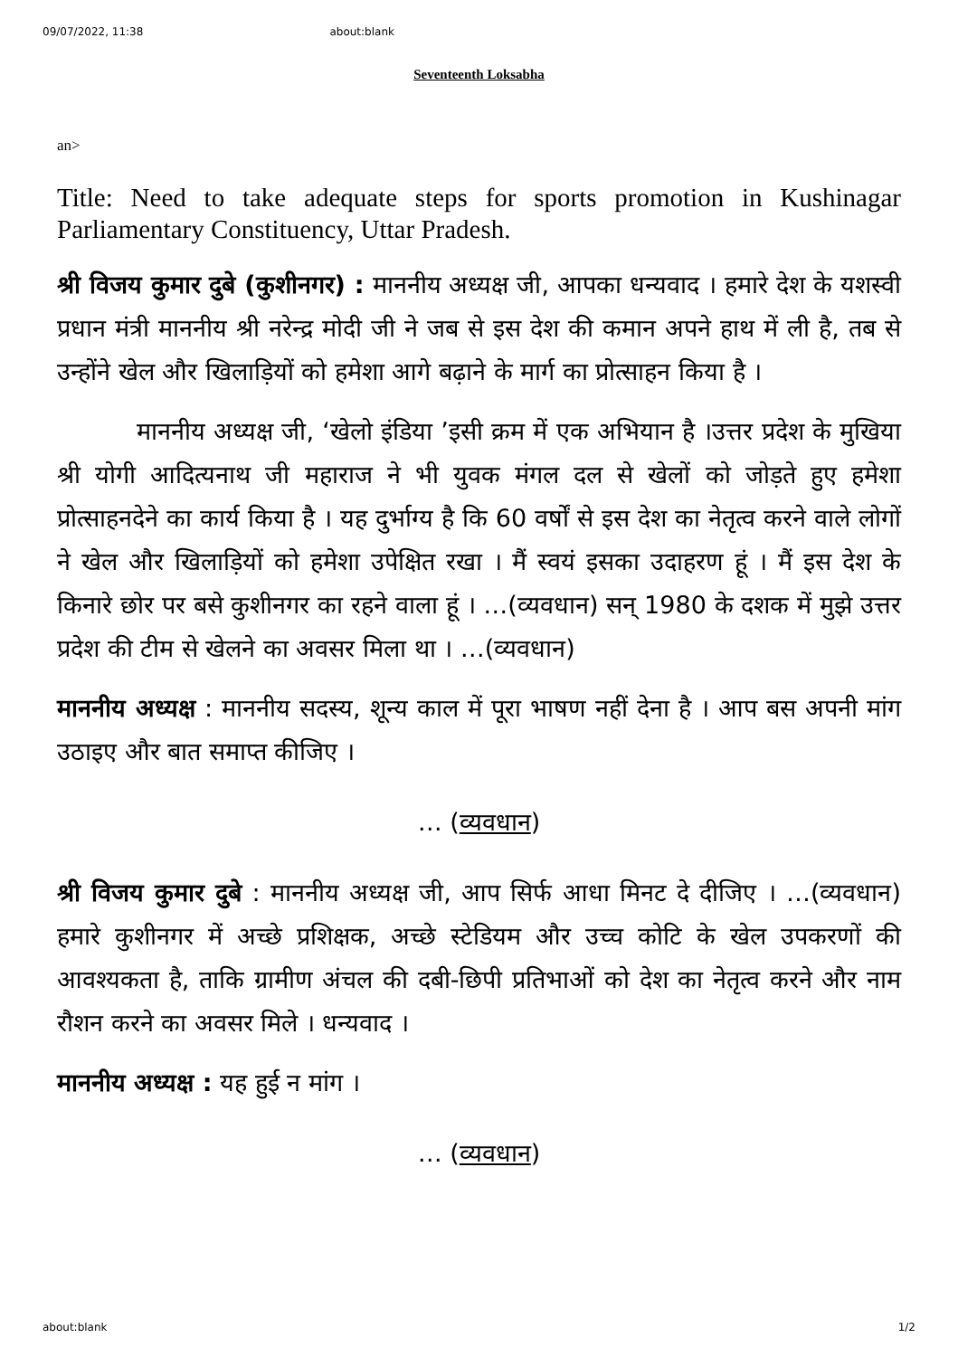09/07/2022, 11:38 about:blank
Seventeenth Loksabha
an>
Title: Need to take adequate steps for sports promotion in Kushinagar Parliamentary Constituency, Uttar Pradesh.
श्री विजय कुमार दुबे (कुशीनगर) : माननीय अध्यक्ष जी, आपका धन्यवाद । हमारे देश के यशस्वी प्रधान मंत्री माननीय श्री नरेन्द्र मोदी जी ने जब से इस देश की कमान अपने हाथ में ली है, तब से उन्होंने खेल और खिलाड़ियों को हमेशा आगे बढ़ाने के मार्ग का प्रोत्साहन किया है ।
माननीय अध्यक्ष जी, ‘खेलो इंडिया ’इसी क्रम में एक अभियान है ।उत्तर प्रदेश के मुखिया श्री योगी आदित्यनाथ जी महाराज ने भी युवक मंगल दल से खेलों को जोड़ते हुए हमेशा प्रोत्साहनदेने का कार्य किया है । यह दुर्भाग्य है कि 60 वर्षों से इस देश का नेतृत्व करने वाले लोगों ने खेल और खिलाड़ियों को हमेशा उपेक्षित रखा । मैं स्वयं इसका उदाहरण हूं । मैं इस देश के किनारे छोर पर बसे कुशीनगर का रहने वाला हूं । …(व्यवधान) सन् 1980 के दशक में मुझे उत्तर प्रदेश की टीम से खेलने का अवसर मिला था । …(व्यवधान)
माननीय अध्यक्ष : माननीय सदस्य, शून्य काल में पूरा भाषण नहीं देना है । आप बस अपनी मांग उठाइए और बात समाप्त कीजिए ।
… (व्यवधान)
श्री विजय कुमार दुबे : माननीय अध्यक्ष जी, आप सिर्फ आधा मिनट दे दीजिए । …(व्यवधान) हमारे कुशीनगर में अच्छे प्रशिक्षक, अच्छे स्टेडियम और उच्च कोटि के खेल उपकरणों की आवश्यकता है, ताकि ग्रामीण अंचल की दबी-छिपी प्रतिभाओं को देश का नेतृत्व करने और नाम रौशन करने का अवसर मिले । धन्यवाद ।
माननीय अध्यक्ष : यह हुई न मांग ।
… (व्यवधान)
about:blank 1/2